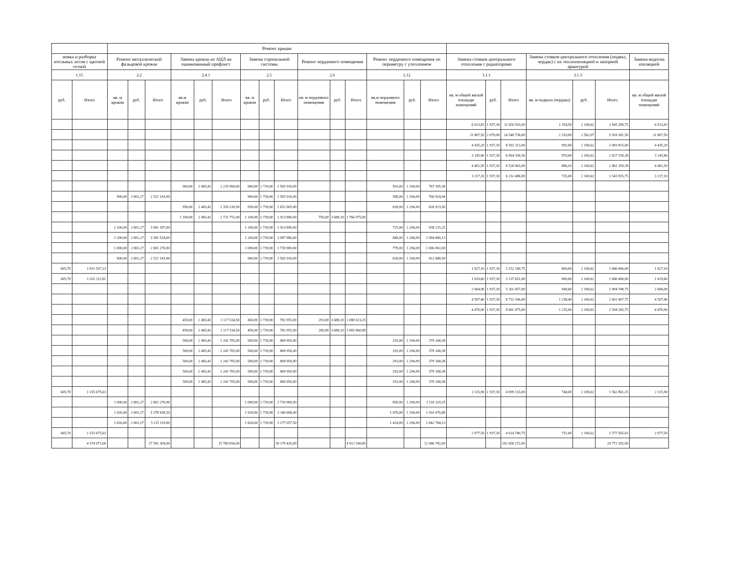| | | Ремонт крыши | | | | | | | | | | | | | | | | | | | | | |
| --- | --- | --- | --- | --- | --- | --- | --- | --- | --- | --- | --- | --- | --- | --- | --- | --- | --- | --- | --- | --- | --- | --- | --- |
| новка и разборка ительных лесов с щитной сеткой | | Ремонт металлической фальцевой кровли | | | Замена кровли из АЦЛ на оцинкованный профлист | | | Замена стропильной системы | | | Ремонт чердачного помещения | | | Ремонт чердачного помещения по периметру с утеплением | | | Замена стояков центрального отопления с радиаторами | | | Замена стояков центрального отопления (подвал, чердак) с их теплоизоляцией и запорной арматурой | | | Замена водосна изоляцией |
| 1.15 | | 2.2 | | | 2.4.1 | | | 2.5 | | | 2.6 | | | 2.12 | | | 3.1.1 | | | 3.1.3 | | | |
| руб. | Итого | кв. м кровли | руб. | Итого | кв.м кровли | руб. | Итого | кв. м кровли | руб. | Итого | кв. м чердачного помещения | руб. | Итого | кв.м чердачного помещения | руб. | Итого | кв. м общей жилой площади помещений | руб. | Итого | кв. м подвала (чердака) | руб. | Итого | кв. м общей жилой площади помещений |
| | | | | | | | | | | | | | | | | | 6 013,83 | 1 937,30 | 11 650 593,00 | 1 354,50 | 2 100,62 | 2 845 289,75 | 6 013,83 |
| | | | | | | | | | | | | | | | | | 11 807,50 | 2 079,08 | 24 548 738,00 | 2 310,00 | 2 562,07 | 5 918 381,50 | 11 807,50 |
| | | | | | | | | | | | | | | | | | 4 435,20 | 1 937,30 | 8 592 313,00 | 992,00 | 2 100,62 | 2 083 815,00 | 4 435,20 |
| | | | | | | | | | | | | | | | | | 3 145,80 | 1 937,30 | 6 094 358,50 | 870,00 | 2 100,62 | 1 827 539,38 | 3 145,80 |
| | | | | | | | | | | | | | | | | | 4 402,50 | 1 937,30 | 8 528 963,00 | 886,10 | 2 100,62 | 1 861 359,38 | 4 402,50 |
| | | | | | | | | | | | | | | | | | 3 217,10 | 1 937,30 | 6 232 488,00 | 735,00 | 2 100,62 | 1 543 955,75 | 3 217,10 |
| | | | | | 900,00 | 2 483,41 | 2 235 069,00 | 900,00 | 1 739,90 | 1 565 910,00 | | | | 593,00 | 1 294,09 | 767 395,38 | | | | | | | |
| | | 900,00 | 2 801,27 | 2 521 143,00 | | | | 900,00 | 1 739,90 | 1 565 910,00 | | | | 588,00 | 1 294,09 | 760 924,94 | | | | | | | |
| | | | | | 950,00 | 2 483,41 | 2 359 239,50 | 950,00 | 1 739,90 | 1 652 905,00 | | | | 639,00 | 1 294,09 | 826 923,50 | | | | | | | |
| | | | | | 1 100,00 | 2 483,41 | 2 731 751,00 | 1 100,00 | 1 739,90 | 1 913 890,00 | 750,00 | 3 688,10 | 2 766 075,00 | | | | | | | | | | |
| | | 1 100,00 | 2 801,27 | 3 081 397,00 | | | | 1 100,00 | 1 739,90 | 1 913 890,00 | | | | 725,00 | 1 294,09 | 938 215,25 | | | | | | | |
| | | 1 200,00 | 2 801,27 | 3 361 524,00 | | | | 1 200,00 | 1 739,90 | 2 087 880,00 | | | | 846,00 | 1 294,09 | 1 094 800,13 | | | | | | | |
| | | 1 000,00 | 2 801,27 | 2 801 270,00 | | | | 1 000,00 | 1 739,90 | 1 739 900,00 | | | | 778,00 | 1 294,09 | 1 006 802,00 | | | | | | | |
| | | 900,00 | 2 801,27 | 2 521 143,00 | | | | 900,00 | 1 739,90 | 1 565 910,00 | | | | 628,00 | 1 294,09 | 812 688,50 | | | | | | | |
| 605,70 | 1 031 507,13 | | | | | | | | | | | | | | | | 1 627,10 | 1 937,30 | 3 152 180,75 | 800,00 | 2 100,62 | 1 680 496,00 | 1 627,10 |
| 605,70 | 1 032 112,81 | | | | | | | | | | | | | | | | 1 619,60 | 1 937,30 | 3 137 651,00 | 800,00 | 2 100,62 | 1 680 496,00 | 1 619,60 |
| | | | | | | | | | | | | | | | | | 2 684,90 | 1 937,30 | 5 201 457,00 | 949,60 | 2 100,62 | 1 994 748,75 | 2 684,90 |
| | | | | | | | | | | | | | | | | | 4 507,40 | 1 937,30 | 8 732 186,00 | 1 238,40 | 2 100,62 | 2 601 407,75 | 4 507,40 |
| | | | | | | | | | | | | | | | | | 4 470,90 | 1 937,30 | 8 661 475,00 | 1 235,00 | 2 100,62 | 2 594 265,75 | 4 470,90 |
| | | | | | 450,00 | 2 483,41 | 1 117 534,50 | 450,00 | 1 739,90 | 782 955,00 | 293,00 | 3 688,10 | 1 080 613,25 | | | | | | | | | | |
| | | | | | 450,00 | 2 483,41 | 1 117 534,50 | 450,00 | 1 739,90 | 782 955,00 | 289,00 | 3 688,10 | 1 065 860,88 | | | | | | | | | | |
| | | | | | 500,00 | 2 483,41 | 1 241 705,00 | 500,00 | 1 739,90 | 869 950,00 | | | | 293,00 | 1 294,09 | 379 168,38 | | | | | | | |
| | | | | | 500,00 | 2 483,41 | 1 241 705,00 | 500,00 | 1 739,90 | 869 950,00 | | | | 293,00 | 1 294,09 | 379 168,38 | | | | | | | |
| | | | | | 500,00 | 2 483,41 | 1 241 705,00 | 500,00 | 1 739,90 | 869 950,00 | | | | 293,00 | 1 294,09 | 379 168,38 | | | | | | | |
| | | | | | 500,00 | 2 483,41 | 1 241 705,00 | 500,00 | 1 739,90 | 869 950,00 | | | | 293,00 | 1 294,09 | 379 168,38 | | | | | | | |
| | | | | | 500,00 | 2 483,41 | 1 241 705,00 | 500,00 | 1 739,90 | 869 950,00 | | | | 293,00 | 1 294,09 | 379 168,38 | | | | | | | |
| 605,70 | 1 155 675,63 | | | | | | | | | | | | | | | | 2 115,90 | 1 937,30 | 4 099 133,00 | 744,00 | 2 100,62 | 1 562 861,25 | 2 115,90 |
| | | 1 000,00 | 2 801,27 | 2 801 270,00 | | | | 1 000,00 | 1 739,90 | 1 739 900,00 | | | | 858,00 | 1 294,09 | 1 110 329,25 | | | | | | | |
| | | 1 920,00 | 2 801,27 | 5 378 438,50 | | | | 1 920,00 | 1 739,90 | 3 340 608,00 | | | | 1 476,00 | 1 294,09 | 1 910 076,88 | | | | | | | |
| | | 1 826,00 | 2 801,27 | 5 115 119,00 | | | | 1 826,00 | 1 739,90 | 3 177 057,50 | | | | 1 424,00 | 1 294,09 | 1 842 784,13 | | | | | | | |
| 605,70 | 1 155 675,63 | | | | | | | | | | | | | | | | 2 077,50 | 1 937,30 | 4 024 740,75 | 751,00 | 2 100,62 | 1 577 565,63 | 2 077,50 |
| | 4 374 971,00 | | | 27 581 304,00 | | | 15 769 654,00 | | | 28 179 420,00 | | | 4 912 549,00 | | | 12 966 782,00 | | | 102 656 272,00 | | | 29 772 182,00 | |